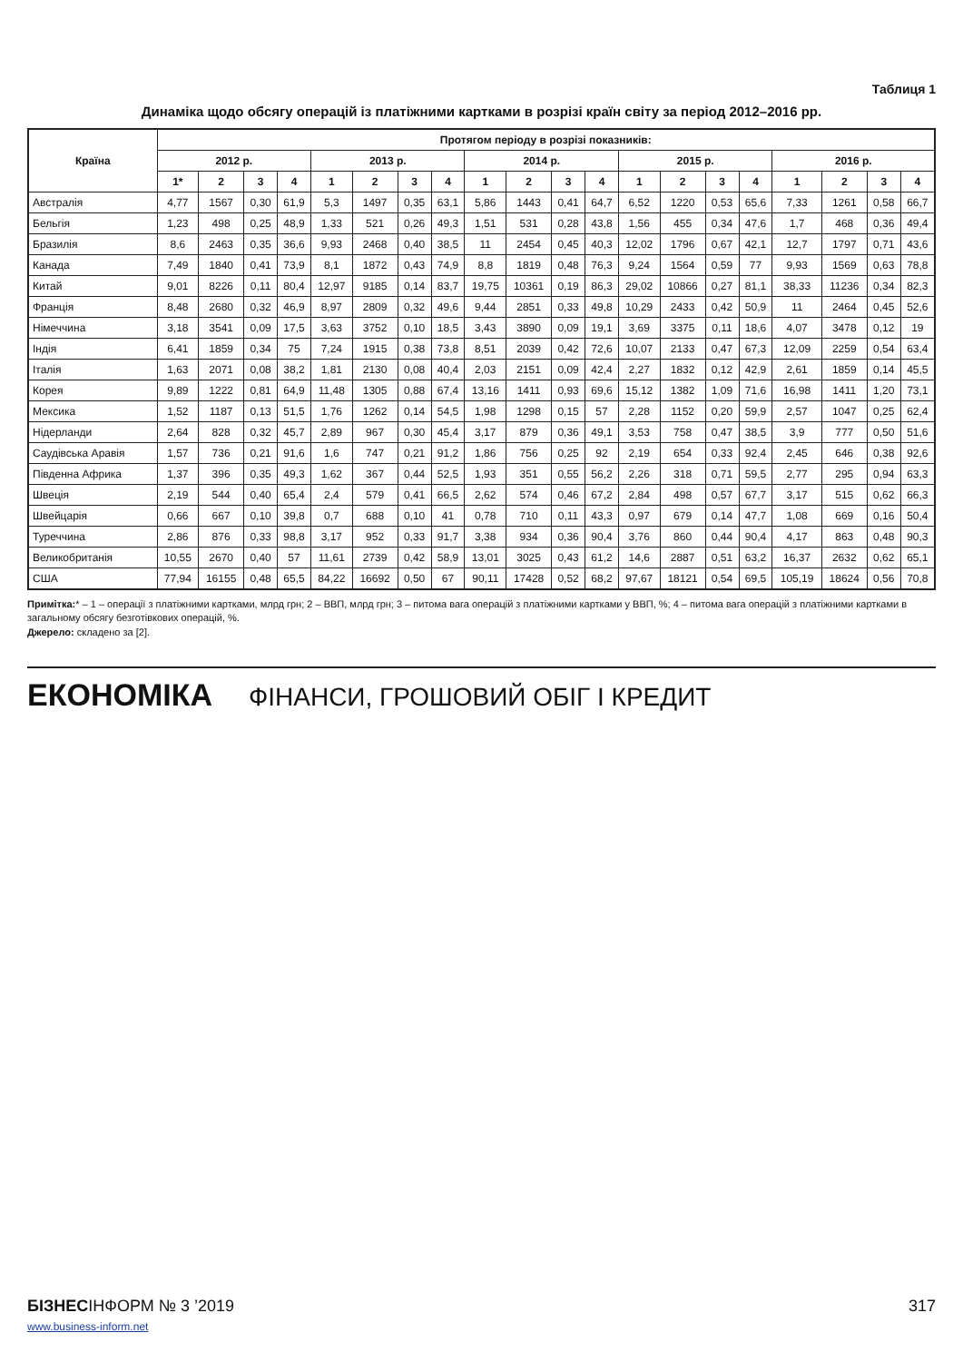Таблиця 1
Динаміка щодо обсягу операцій із платіжними картками в розрізі країн світу за період 2012–2016 рр.
| Країна | Протягом періоду в розрізі показників: | | | | | | | | | | | | | | | | | | | |
| --- | --- | --- | --- | --- | --- | --- | --- | --- | --- | --- | --- | --- | --- | --- | --- | --- | --- | --- | --- | --- |
| | 2012 р. | | | | 2013 р. | | | | 2014 р. | | | | 2015 р. | | | | 2016 р. | | | |
| | 1* | 2 | 3 | 4 | 1 | 2 | 3 | 4 | 1 | 2 | 3 | 4 | 1 | 2 | 3 | 4 | 1 | 2 | 3 | 4 |
| Австралія | 4,77 | 1567 | 0,30 | 61,9 | 5,3 | 1497 | 0,35 | 63,1 | 5,86 | 1443 | 0,41 | 64,7 | 6,52 | 1220 | 0,53 | 65,6 | 7,33 | 1261 | 0,58 | 66,7 |
| Бельгія | 1,23 | 498 | 0,25 | 48,9 | 1,33 | 521 | 0,26 | 49,3 | 1,51 | 531 | 0,28 | 43,8 | 1,56 | 455 | 0,34 | 47,6 | 1,7 | 468 | 0,36 | 49,4 |
| Бразилія | 8,6 | 2463 | 0,35 | 36,6 | 9,93 | 2468 | 0,40 | 38,5 | 11 | 2454 | 0,45 | 40,3 | 12,02 | 1796 | 0,67 | 42,1 | 12,7 | 1797 | 0,71 | 43,6 |
| Канада | 7,49 | 1840 | 0,41 | 73,9 | 8,1 | 1872 | 0,43 | 74,9 | 8,8 | 1819 | 0,48 | 76,3 | 9,24 | 1564 | 0,59 | 77 | 9,93 | 1569 | 0,63 | 78,8 |
| Китай | 9,01 | 8226 | 0,11 | 80,4 | 12,97 | 9185 | 0,14 | 83,7 | 19,75 | 10361 | 0,19 | 86,3 | 29,02 | 10866 | 0,27 | 81,1 | 38,33 | 11236 | 0,34 | 82,3 |
| Франція | 8,48 | 2680 | 0,32 | 46,9 | 8,97 | 2809 | 0,32 | 49,6 | 9,44 | 2851 | 0,33 | 49,8 | 10,29 | 2433 | 0,42 | 50,9 | 11 | 2464 | 0,45 | 52,6 |
| Німеччина | 3,18 | 3541 | 0,09 | 17,5 | 3,63 | 3752 | 0,10 | 18,5 | 3,43 | 3890 | 0,09 | 19,1 | 3,69 | 3375 | 0,11 | 18,6 | 4,07 | 3478 | 0,12 | 19 |
| Індія | 6,41 | 1859 | 0,34 | 75 | 7,24 | 1915 | 0,38 | 73,8 | 8,51 | 2039 | 0,42 | 72,6 | 10,07 | 2133 | 0,47 | 67,3 | 12,09 | 2259 | 0,54 | 63,4 |
| Італія | 1,63 | 2071 | 0,08 | 38,2 | 1,81 | 2130 | 0,08 | 40,4 | 2,03 | 2151 | 0,09 | 42,4 | 2,27 | 1832 | 0,12 | 42,9 | 2,61 | 1859 | 0,14 | 45,5 |
| Корея | 9,89 | 1222 | 0,81 | 64,9 | 11,48 | 1305 | 0,88 | 67,4 | 13,16 | 1411 | 0,93 | 69,6 | 15,12 | 1382 | 1,09 | 71,6 | 16,98 | 1411 | 1,20 | 73,1 |
| Мексика | 1,52 | 1187 | 0,13 | 51,5 | 1,76 | 1262 | 0,14 | 54,5 | 1,98 | 1298 | 0,15 | 57 | 2,28 | 1152 | 0,20 | 59,9 | 2,57 | 1047 | 0,25 | 62,4 |
| Нідерланди | 2,64 | 828 | 0,32 | 45,7 | 2,89 | 967 | 0,30 | 45,4 | 3,17 | 879 | 0,36 | 49,1 | 3,53 | 758 | 0,47 | 38,5 | 3,9 | 777 | 0,50 | 51,6 |
| Саудівська Аравія | 1,57 | 736 | 0,21 | 91,6 | 1,6 | 747 | 0,21 | 91,2 | 1,86 | 756 | 0,25 | 92 | 2,19 | 654 | 0,33 | 92,4 | 2,45 | 646 | 0,38 | 92,6 |
| Південна Африка | 1,37 | 396 | 0,35 | 49,3 | 1,62 | 367 | 0,44 | 52,5 | 1,93 | 351 | 0,55 | 56,2 | 2,26 | 318 | 0,71 | 59,5 | 2,77 | 295 | 0,94 | 63,3 |
| Швеція | 2,19 | 544 | 0,40 | 65,4 | 2,4 | 579 | 0,41 | 66,5 | 2,62 | 574 | 0,46 | 67,2 | 2,84 | 498 | 0,57 | 67,7 | 3,17 | 515 | 0,62 | 66,3 |
| Швейцарія | 0,66 | 667 | 0,10 | 39,8 | 0,7 | 688 | 0,10 | 41 | 0,78 | 710 | 0,11 | 43,3 | 0,97 | 679 | 0,14 | 47,7 | 1,08 | 669 | 0,16 | 50,4 |
| Туреччина | 2,86 | 876 | 0,33 | 98,8 | 3,17 | 952 | 0,33 | 91,7 | 3,38 | 934 | 0,36 | 90,4 | 3,76 | 860 | 0,44 | 90,4 | 4,17 | 863 | 0,48 | 90,3 |
| Великобританія | 10,55 | 2670 | 0,40 | 57 | 11,61 | 2739 | 0,42 | 58,9 | 13,01 | 3025 | 0,43 | 61,2 | 14,6 | 2887 | 0,51 | 63,2 | 16,37 | 2632 | 0,62 | 65,1 |
| США | 77,94 | 16155 | 0,48 | 65,5 | 84,22 | 16692 | 0,50 | 67 | 90,11 | 17428 | 0,52 | 68,2 | 97,67 | 18121 | 0,54 | 69,5 | 105,19 | 18624 | 0,56 | 70,8 |
Примітка:* – 1 – операції з платіжними картками, млрд грн; 2 – ВВП, млрд грн; 3 – питома вага операцій з платіжними картками у ВВП, %; 4 – питома вага операцій з платіжними картками в загальному обсягу безготівкових операцій, %.
Джерело: складено за [2].
ЕКОНОМІКА ФІНАНСИ, ГРОШОВИЙ ОБІГ І КРЕДИТ
БІЗНЕСІНФОРМ № 3 ’2019
www.business-inform.net
317